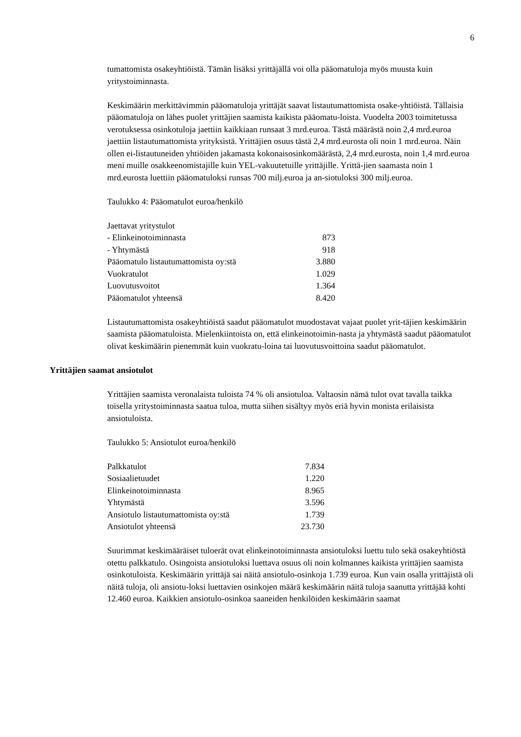6
tumattomista osakeyhtiöistä. Tämän lisäksi yrittäjällä voi olla pääomatuloja myös muusta kuin yritystoiminnasta.
Keskimäärin merkittävimmin pääomatuloja yrittäjät saavat listautumattomista osake-yhtiöistä. Tällaisia pääomatuloja on lähes puolet yrittäjien saamista kaikista pääomatu-loista. Vuodelta 2003 toimitetussa verotuksessa osinkotuloja jaettiin kaikkiaan runsaat 3 mrd.euroa. Tästä määrästä noin 2,4 mrd.euroa jaettiin listautumattomista yrityksistä. Yrittäjien osuus tästä 2,4 mrd.eurosta oli noin 1 mrd.euroa. Näin ollen ei-listautuneiden yhtiöiden jakamasta kokonaisosinkomäärästä, 2,4 mrd.eurosta, noin 1,4 mrd.euroa meni muille osakkeenomistajille kuin YEL-vakuutetuille yrittäjille. Yrittä-jien saamasta noin 1 mrd.eurosta luettiin pääomatuloksi runsas 700 milj.euroa ja an-siotuloksi 300 milj.euroa.
Taulukko 4: Pääomatulot euroa/henkilö
| Jaettavat yritystulot | |
| - Elinkeinotoiminnasta | 873 |
| - Yhtymästä | 918 |
| Pääomatulo listautumattomista oy:stä | 3.880 |
| Vuokratulot | 1.029 |
| Luovutusvoitot | 1.364 |
| Pääomatulot yhteensä | 8.420 |
Listautumattomista osakeyhtiöistä saadut pääomatulot muodostavat vajaat puolet yrit-täjien keskimäärin saamista pääomatuloista. Mielenkiintoista on, että elinkeinotoimin-nasta ja yhtymästä saadut pääomatulot olivat keskimäärin pienemmät kuin vuokratu-loina tai luovutusvoittoina saadut pääomatulot.
Yrittäjien saamat ansiotulot
Yrittäjien saamista veronalaista tuloista 74 % oli ansiotuloa. Valtaosin nämä tulot ovat tavalla taikka toisella yritystoiminnasta saatua tuloa, mutta siihen sisältyy myös eriä hyvin monista erilaisista ansiotuloista.
Taulukko 5: Ansiotulot euroa/henkilö
| Palkkatulot | 7.834 |
| Sosiaalietuudet | 1.220 |
| Elinkeinotoiminnasta | 8.965 |
| Yhtymästä | 3.596 |
| Ansiotulo listautumattomista oy:stä | 1.739 |
| Ansiotulot yhteensä | 23.730 |
Suurimmat keskimääräiset tuloerät ovat elinkeinotoiminnasta ansiotuloksi luettu tulo sekä osakeyhtiöstä otettu palkkatulo. Osingoista ansiotuloksi luettava osuus oli noin kolmannes kaikista yrittäjien saamista osinkotuloista. Keskimäärin yrittäjä sai näitä ansiotulo-osinkoja 1.739 euroa. Kun vain osalla yrittäjistä oli näitä tuloja, oli ansiotu-loksi luettavien osinkojen määrä keskimäärin näitä tuloja saanutta yrittäjää kohti 12.460 euroa. Kaikkien ansiotulo-osinkoa saaneiden henkilöiden keskimäärin saamat